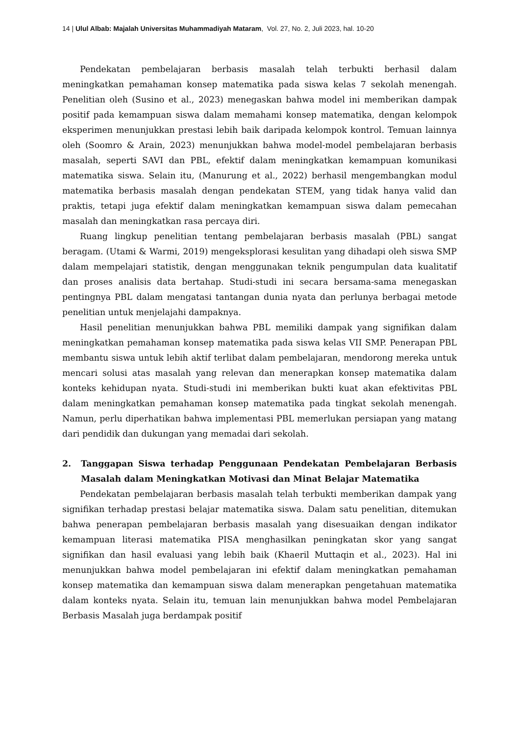14 | Ulul Albab: Majalah Universitas Muhammadiyah Mataram, Vol. 27, No. 2, Juli 2023, hal. 10-20
Pendekatan pembelajaran berbasis masalah telah terbukti berhasil dalam meningkatkan pemahaman konsep matematika pada siswa kelas 7 sekolah menengah. Penelitian oleh (Susino et al., 2023) menegaskan bahwa model ini memberikan dampak positif pada kemampuan siswa dalam memahami konsep matematika, dengan kelompok eksperimen menunjukkan prestasi lebih baik daripada kelompok kontrol. Temuan lainnya oleh (Soomro & Arain, 2023) menunjukkan bahwa model-model pembelajaran berbasis masalah, seperti SAVI dan PBL, efektif dalam meningkatkan kemampuan komunikasi matematika siswa. Selain itu, (Manurung et al., 2022) berhasil mengembangkan modul matematika berbasis masalah dengan pendekatan STEM, yang tidak hanya valid dan praktis, tetapi juga efektif dalam meningkatkan kemampuan siswa dalam pemecahan masalah dan meningkatkan rasa percaya diri.
Ruang lingkup penelitian tentang pembelajaran berbasis masalah (PBL) sangat beragam. (Utami & Warmi, 2019) mengeksplorasi kesulitan yang dihadapi oleh siswa SMP dalam mempelajari statistik, dengan menggunakan teknik pengumpulan data kualitatif dan proses analisis data bertahap. Studi-studi ini secara bersama-sama menegaskan pentingnya PBL dalam mengatasi tantangan dunia nyata dan perlunya berbagai metode penelitian untuk menjelajahi dampaknya.
Hasil penelitian menunjukkan bahwa PBL memiliki dampak yang signifikan dalam meningkatkan pemahaman konsep matematika pada siswa kelas VII SMP. Penerapan PBL membantu siswa untuk lebih aktif terlibat dalam pembelajaran, mendorong mereka untuk mencari solusi atas masalah yang relevan dan menerapkan konsep matematika dalam konteks kehidupan nyata. Studi-studi ini memberikan bukti kuat akan efektivitas PBL dalam meningkatkan pemahaman konsep matematika pada tingkat sekolah menengah. Namun, perlu diperhatikan bahwa implementasi PBL memerlukan persiapan yang matang dari pendidik dan dukungan yang memadai dari sekolah.
2. Tanggapan Siswa terhadap Penggunaan Pendekatan Pembelajaran Berbasis Masalah dalam Meningkatkan Motivasi dan Minat Belajar Matematika
Pendekatan pembelajaran berbasis masalah telah terbukti memberikan dampak yang signifikan terhadap prestasi belajar matematika siswa. Dalam satu penelitian, ditemukan bahwa penerapan pembelajaran berbasis masalah yang disesuaikan dengan indikator kemampuan literasi matematika PISA menghasilkan peningkatan skor yang sangat signifikan dan hasil evaluasi yang lebih baik (Khaeril Muttaqin et al., 2023). Hal ini menunjukkan bahwa model pembelajaran ini efektif dalam meningkatkan pemahaman konsep matematika dan kemampuan siswa dalam menerapkan pengetahuan matematika dalam konteks nyata. Selain itu, temuan lain menunjukkan bahwa model Pembelajaran Berbasis Masalah juga berdampak positif